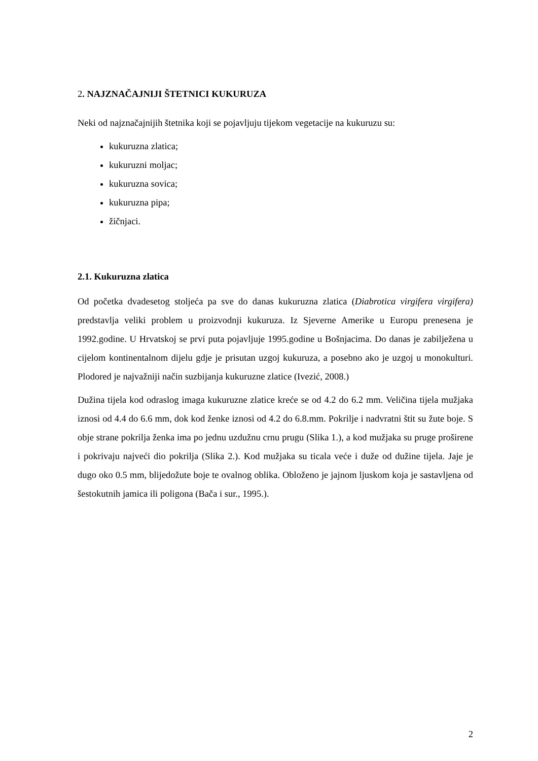2. NAJZNAČAJNIJI ŠTETNICI KUKURUZA
Neki od najznačajnijih štetnika koji se pojavljuju tijekom vegetacije na kukuruzu su:
kukuruzna zlatica;
kukuruzni moljac;
kukuruzna sovica;
kukuruzna pipa;
žičnjaci.
2.1. Kukuruzna zlatica
Od početka dvadesetog stoljeća pa sve do danas kukuruzna zlatica (Diabrotica virgifera virgifera) predstavlja veliki problem u proizvodnji kukuruza. Iz Sjeverne Amerike u Europu prenesena je 1992.godine. U Hrvatskoj se prvi puta pojavljuje 1995.godine u Bošnjacima. Do danas je zabilježena u cijelom kontinentalnom dijelu gdje je prisutan uzgoj kukuruza, a posebno ako je uzgoj u monokulturi. Plodored je najvažniji način suzbijanja kukuruzne zlatice (Ivezić, 2008.)
Dužina tijela kod odraslog imaga kukuruzne zlatice kreće se od 4.2 do 6.2 mm. Veličina tijela mužjaka iznosi od 4.4 do 6.6 mm, dok kod ženke iznosi od 4.2 do 6.8.mm. Pokrilje i nadvratni štit su žute boje. S obje strane pokrilja ženka ima po jednu uzdužnu crnu prugu (Slika 1.), a kod mužjaka su pruge proširene i pokrivaju najveći dio pokrilja (Slika 2.). Kod mužjaka su ticala veće i duže od dužine tijela. Jaje je dugo oko 0.5 mm, blijedožute boje te ovalnog oblika. Obloženo je jajnom ljuskom koja je sastavljena od šestokutnih jamica ili poligona (Bača i sur., 1995.).
2